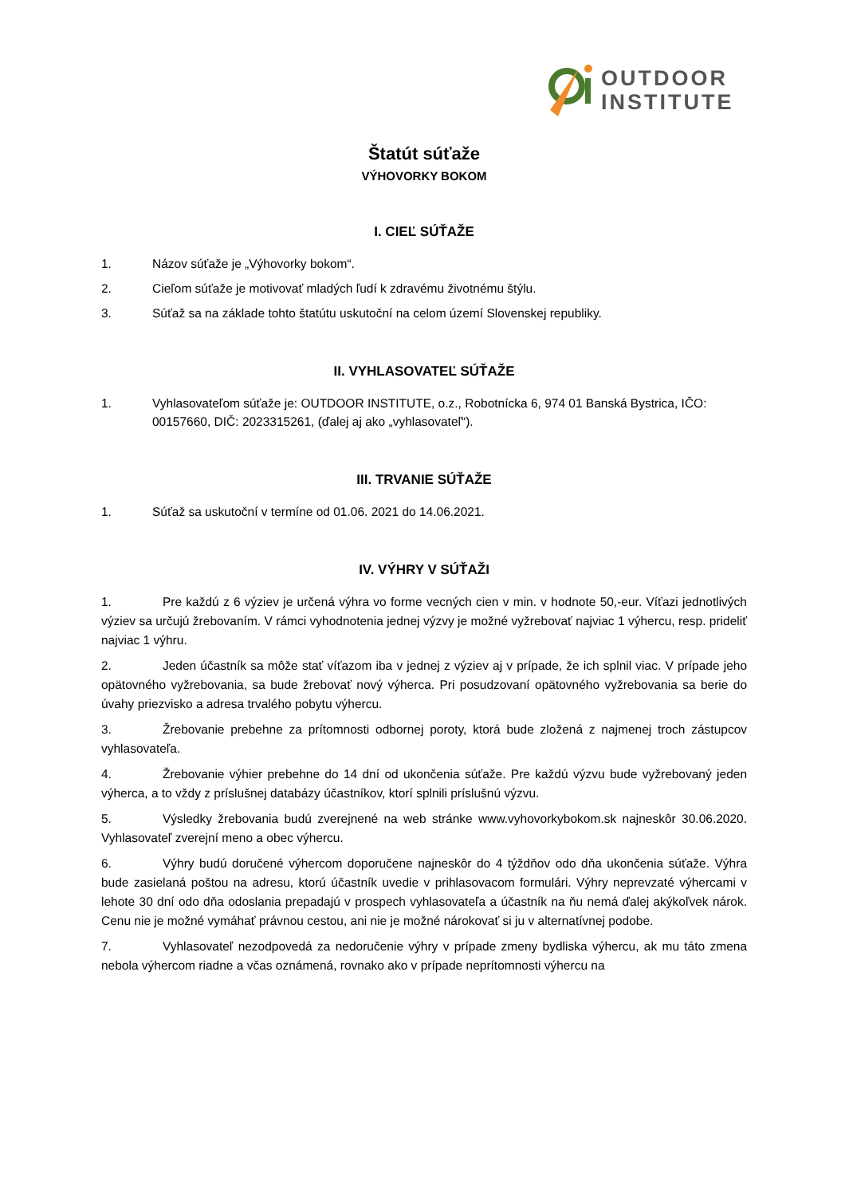OUTDOOR
INSTITUTE
Štatút súťaže
VÝHOVORKY BOKOM
I. CIEĽ SÚŤAŽE
1. Názov súťaže je „Výhovorky bokom“.
2. Cieľom súťaže je motivovať mladých ľudí k zdravému životnému štýlu.
3. Súťaž sa na základe tohto štatútu uskutoční na celom území Slovenskej republiky.
II. VYHLASOVATEĽ SÚŤAŽE
1. Vyhlasovateľom súťaže je: OUTDOOR INSTITUTE, o.z., Robotnícka 6, 974 01 Banská Bystrica, IČO: 00157660, DIČ: 2023315261, (ďalej aj ako „vyhlasovateľ“).
III. TRVANIE SÚŤAŽE
1. Súťaž sa uskutoční v termíne od 01.06. 2021 do 14.06.2021.
IV. VÝHRY V SÚŤAŽI
1. Pre každú z 6 výziev je určená výhra vo forme vecných cien v min. v hodnote 50,-eur. Víťazi jednotlivých výziev sa určujú žrebovaním. V rámci vyhodnotenia jednej výzvy je možné vyžrebovať najviac 1 výhercu, resp. prideliť najviac 1 výhru.
2. Jeden účastník sa môže stať víťazom iba v jednej z výziev aj v prípade, že ich splnil viac. V prípade jeho opätovného vyžrebovania, sa bude žrebovať nový výherca. Pri posudzovaní opätovného vyžrebovania sa berie do úvahy priezvisko a adresa trvalého pobytu výhercu.
3. Žrebovanie prebehne za prítomnosti odbornej poroty, ktorá bude zložená z najmenej troch zástupcov vyhlasovateľa.
4. Žrebovanie výhier prebehne do 14 dní od ukončenia súťaže. Pre každú výzvu bude vyžrebovaný jeden výherca, a to vždy z príslušnej databázy účastníkov, ktorí splnili príslušnú výzvu.
5. Výsledky žrebovania budú zverejnené na web stránke www.vyhovorkybokom.sk najneskôr 30.06.2020. Vyhlasovateľ zverejní meno a obec výhercu.
6. Výhry budú doručené výhercom doporučene najneskôr do 4 týždňov odo dňa ukončenia súťaže. Výhra bude zasielaná poštou na adresu, ktorú účastník uvedie v prihlasovacom formulári. Výhry neprevzaté výhercami v lehote 30 dní odo dňa odoslania prepadajú v prospech vyhlasovateľa a účastník na ňu nemá ďalej akýkoľvek nárok. Cenu nie je možné vymáhať právnou cestou, ani nie je možné nárokovať si ju v alternatívnej podobe.
7. Vyhlasovateľ nezodpovedá za nedoručenie výhry v prípade zmeny bydliska výhercu, ak mu táto zmena nebola výhercom riadne a včas oznámená, rovnako ako v prípade neprítomnosti výhercu na